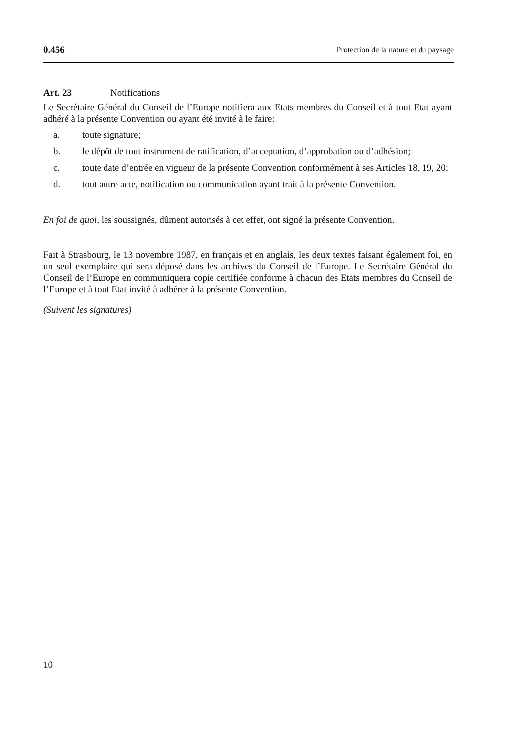0.456 Protection de la nature et du paysage
Art. 23 Notifications
Le Secrétaire Général du Conseil de l’Europe notifiera aux Etats membres du Conseil et à tout Etat ayant adhéré à la présente Convention ou ayant été invité à le faire:
a. toute signature;
b. le dépôt de tout instrument de ratification, d’acceptation, d’approbation ou d’adhésion;
c. toute date d’entrée en vigueur de la présente Convention conformément à ses Articles 18, 19, 20;
d. tout autre acte, notification ou communication ayant trait à la présente Convention.
En foi de quoi, les soussignés, dûment autorisés à cet effet, ont signé la présente Convention.
Fait à Strasbourg, le 13 novembre 1987, en français et en anglais, les deux textes faisant également foi, en un seul exemplaire qui sera déposé dans les archives du Conseil de l’Europe. Le Secrétaire Général du Conseil de l’Europe en communiquera copie certifiée conforme à chacun des Etats membres du Conseil de l’Europe et à tout Etat invité à adhérer à la présente Convention.
(Suivent les signatures)
10